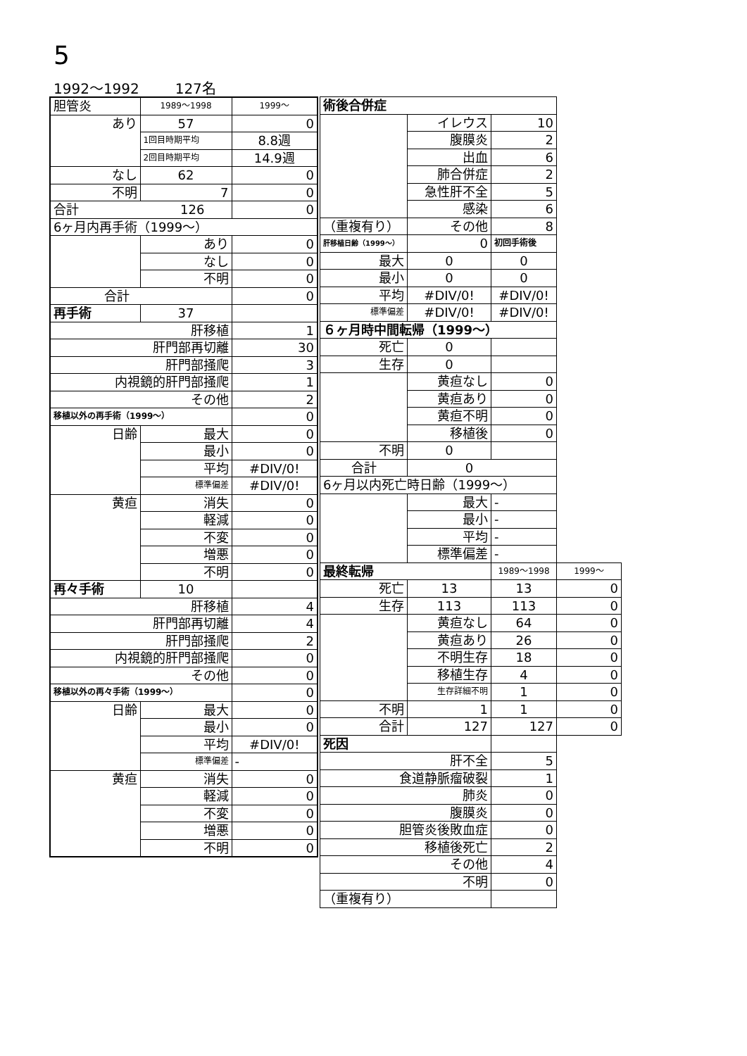5
1992～1992 127名
| 胆管炎 | 1989～1998 | 1999～ |
| あり | 57 | 0 |
| | 1回目時期平均 | 8.8週 |
| | 2回目時期平均 | 14.9週 |
| なし | 62 | 0 |
| 不明 | 7 | 0 |
| 合計 126 | | 0 |
| 6ヶ月内再手術（1999～） | | |
| | あり | 0 |
| | なし | 0 |
| | 不明 | 0 |
| 合計 | | 0 |
| 再手術 | 37 | |
| 肝移植 | | 1 |
| 肝門部再切離 | | 30 |
| 肝門部掻爬 | | 3 |
| 内視鏡的肝門部掻爬 | | 1 |
| その他 | | 2 |
| 移植以外の再手術（1999～） | | 0 |
| 日齢 | 最大 | 0 |
| | 最小 | 0 |
| | 平均 | #DIV/0! |
| | 標準偏差 | #DIV/0! |
| 黄疸 | 消失 | 0 |
| | 軽減 | 0 |
| | 不変 | 0 |
| | 増悪 | 0 |
| | 不明 | 0 |
| 再々手術 | 10 | |
| 肝移植 | | 4 |
| 肝門部再切離 | | 4 |
| 肝門部掻爬 | | 2 |
| 内視鏡的肝門部掻爬 | | 0 |
| その他 | | 0 |
| 移植以外の再々手術（1999～） | | 0 |
| 日齢 | 最大 | 0 |
| | 最小 | 0 |
| | 平均 | #DIV/0! |
| | 標準偏差 | - |
| 黄疸 | 消失 | 0 |
| | 軽減 | 0 |
| | 不変 | 0 |
| | 増悪 | 0 |
| | 不明 | 0 |
| 術後合併症 | | | |
| | イレウス | 10 | |
| | 腹膜炎 | 2 | |
| | 出血 | 6 | |
| | 肺合併症 | 2 | |
| | 急性肝不全 | 5 | |
| | 感染 | 6 | |
| （重複有り） | その他 | 8 | |
| 肝移植日齢（1999～） | 0 | 初回手術後 | |
| 最大 | 0 | 0 | |
| 最小 | 0 | 0 | |
| 平均 | #DIV/0! | #DIV/0! | |
| 標準偏差 | #DIV/0! | #DIV/0! | |
| ６ヶ月時中間転帰（1999～） | | | |
| 死亡 | 0 | | |
| 生存 | 0 | | |
| | 黄疸なし | 0 | |
| | 黄疸あり | 0 | |
| | 黄疸不明 | 0 | |
| | 移植後 | 0 | |
| 不明 | 0 | | |
| 合計 | 0 | | |
| 6ヶ月以内死亡時日齢（1999～） | | | |
| | 最大 | - | |
| | 最小 | - | |
| | 平均 | - | |
| | 標準偏差 | - | |
| 最終転帰 | | 1989～1998 | 1999～ |
| 死亡 | 13 | 13 | 0 |
| 生存 | 113 | 113 | 0 |
| | 黄疸なし | 64 | 0 |
| | 黄疸あり | 26 | 0 |
| | 不明生存 | 18 | 0 |
| | 移植生存 | 4 | 0 |
| | 生存詳細不明 | 1 | 0 |
| 不明 | 1 | 1 | 0 |
| 合計 | 127 | 127 | 0 |
| 死因 | | | |
| 肝不全 | | 5 | |
| 食道静脈瘤破裂 | | 1 | |
| 肺炎 | | 0 | |
| 腹膜炎 | | 0 | |
| 胆管炎後敗血症 | | 0 | |
| 移植後死亡 | | 2 | |
| その他 | | 4 | |
| 不明 | | 0 | |
| （重複有り） | | | |